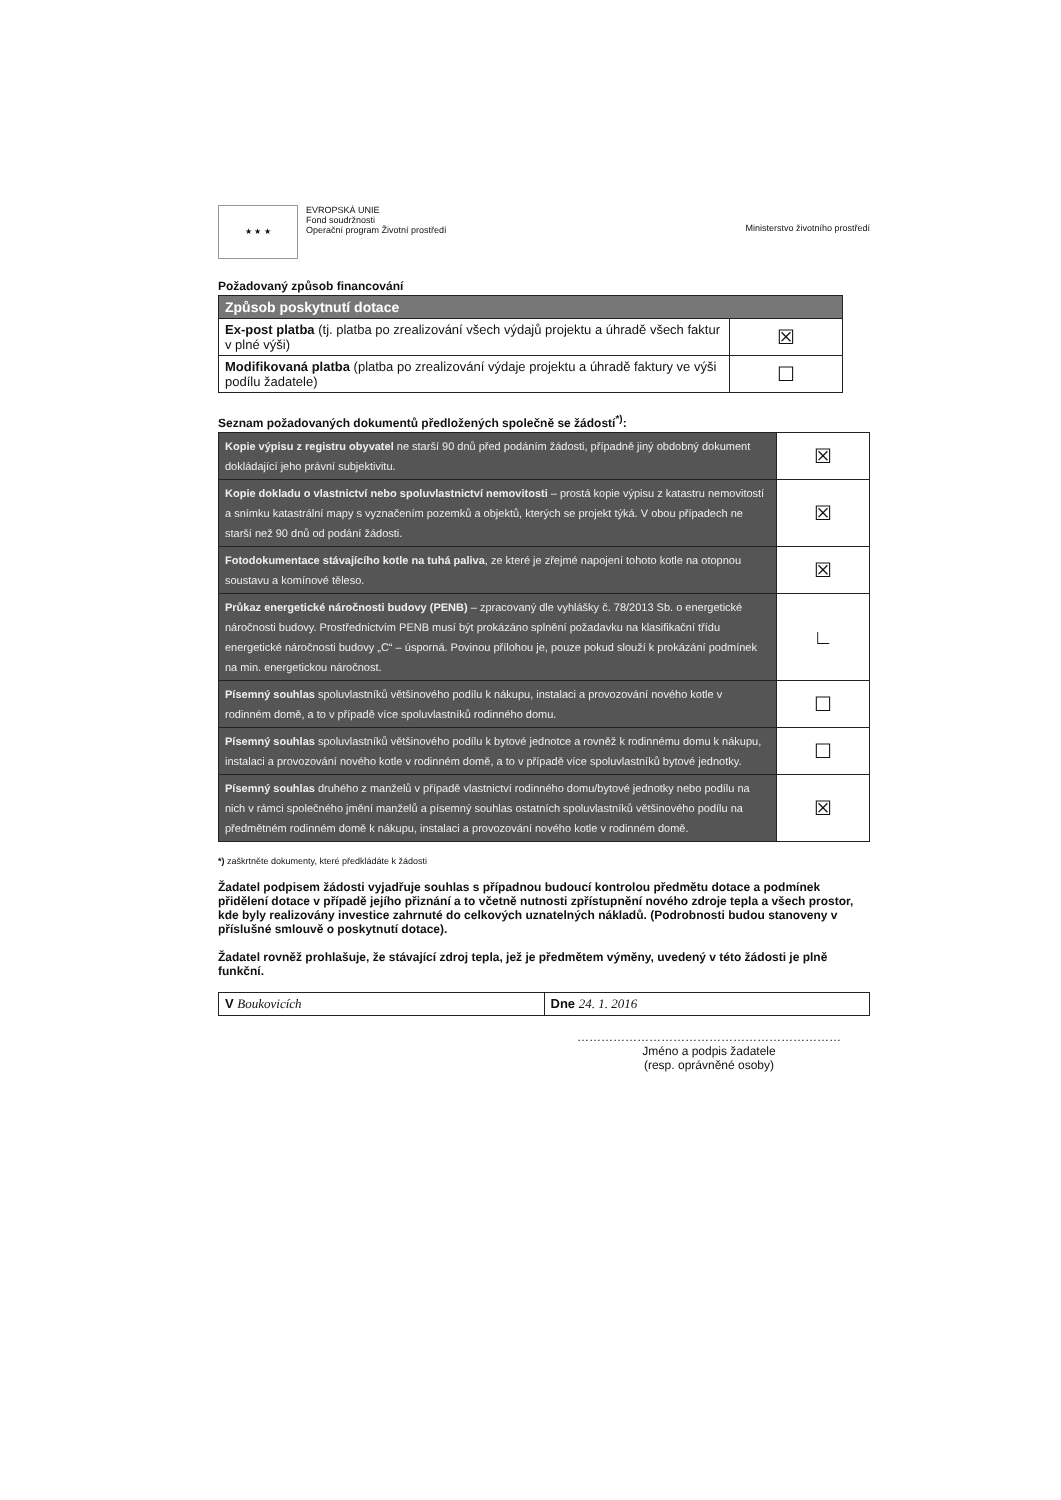★ ★ ★
EVROPSKÁ UNIE
Fond soudržnosti
Operační program Životní prostředí
Ministerstvo životního prostředí
Požadovaný způsob financování
| Způsob poskytnutí dotace | |
| Ex-post platba (tj. platba po zrealizování všech výdajů projektu a úhradě všech faktur v plné výši) | ☒ |
| Modifikovaná platba (platba po zrealizování výdaje projektu a úhradě faktury ve výši podílu žadatele) | ☐ |
Seznam požadovaných dokumentů předložených společně se žádostí<sup>*)</sup>:
| Kopie výpisu z registru obyvatel ne starší 90 dnů před podáním žádosti, případně jiný obdobný dokument dokládající jeho právní subjektivitu. | ☒ |
| Kopie dokladu o vlastnictví nebo spoluvlastnictví nemovitosti – prostá kopie výpisu z katastru nemovitostí a snímku katastrální mapy s vyznačením pozemků a objektů, kterých se projekt týká. V obou případech ne starší než 90 dnů od podání žádosti. | ☒ |
| Fotodokumentace stávajícího kotle na tuhá paliva , ze které je zřejmé napojení tohoto kotle na otopnou soustavu a komínové těleso. | ☒ |
| Průkaz energetické náročnosti budovy (PENB) – zpracovaný dle vyhlášky č. 78/2013 Sb. o energetické náročnosti budovy. Prostřednictvím PENB musí být prokázáno splnění požadavku na klasifikační třídu energetické náročnosti budovy „C“ – úsporná. Povinou přílohou je, pouze pokud slouží k prokázání podmínek na min. energetickou náročnost. | ∟ |
| Písemný souhlas spoluvlastníků většinového podílu k nákupu, instalaci a provozování nového kotle v rodinném domě, a to v případě více spoluvlastníků rodinného domu. | ☐ |
| Písemný souhlas spoluvlastníků většinového podílu k bytové jednotce a rovněž k rodinnému domu k nákupu, instalaci a provozování nového kotle v rodinném domě, a to v případě více spoluvlastníků bytové jednotky. | ☐ |
| Písemný souhlas druhého z manželů v případě vlastnictví rodinného domu/bytové jednotky nebo podílu na nich v rámci společného jmění manželů a písemný souhlas ostatních spoluvlastníků většinového podílu na předmětném rodinném domě k nákupu, instalaci a provozování nového kotle v rodinném domě. | ☒ |
*) zaškrtněte dokumenty, které předkládáte k žádosti
Žadatel podpisem žádosti vyjadřuje souhlas s případnou budoucí kontrolou předmětu dotace a podmínek přidělení dotace v případě jejího přiznání a to včetně nutnosti zpřístupnění nového zdroje tepla a všech prostor, kde byly realizovány investice zahrnuté do celkových uznatelných nákladů. (Podrobnosti budou stanoveny v příslušné smlouvě o poskytnutí dotace).
Žadatel rovněž prohlašuje, že stávající zdroj tepla, jež je předmětem výměny, uvedený v této žádosti je plně funkční.
| V Boukovicích | Dne 24. 1. 2016 |
…………………………………………………………
Jméno a podpis žadatele
(resp. oprávněné osoby)